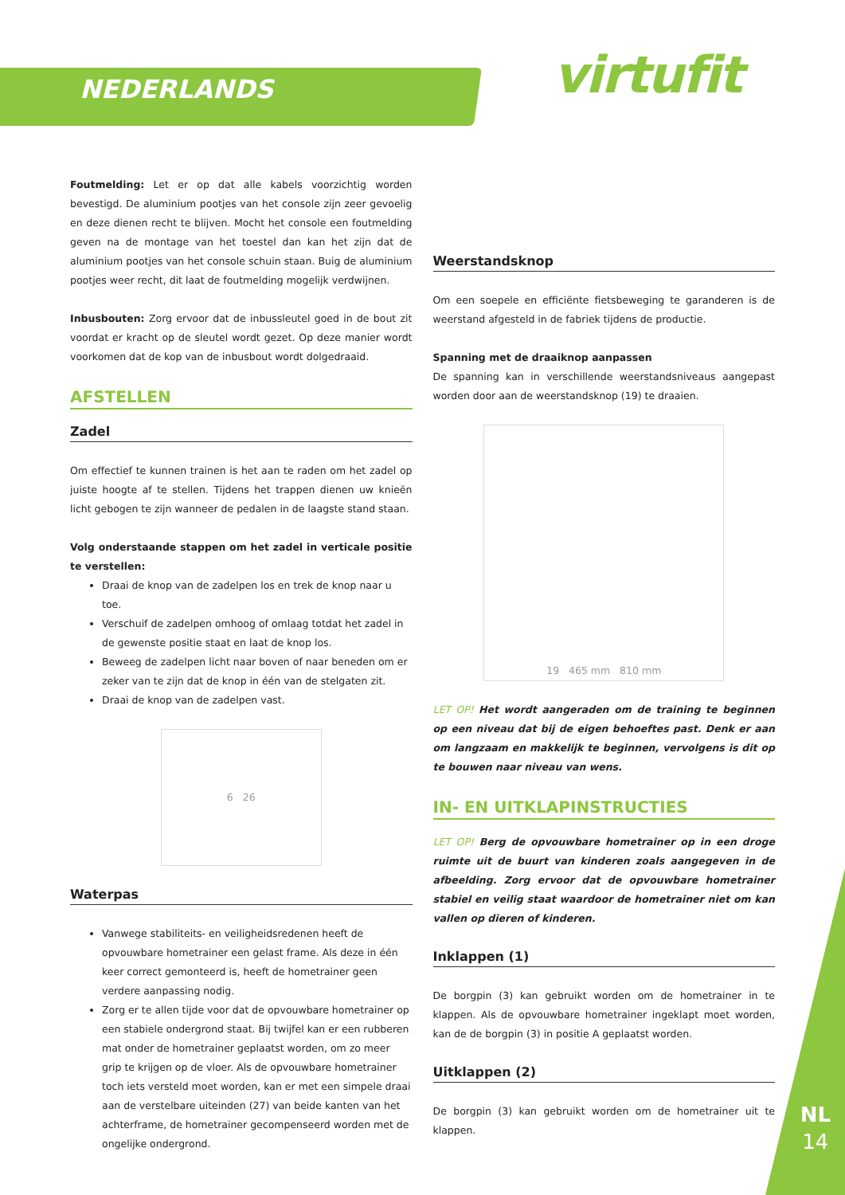NEDERLANDS virtufit
NL
14
Foutmelding: Let er op dat alle kabels voorzichtig worden bevestigd. De aluminium pootjes van het console zijn zeer gevoelig en deze dienen recht te blijven. Mocht het console een foutmelding geven na de montage van het toestel dan kan het zijn dat de aluminium pootjes van het console schuin staan. Buig de aluminium pootjes weer recht, dit laat de foutmelding mogelijk verdwijnen.
Inbusbouten: Zorg ervoor dat de inbussleutel goed in de bout zit voordat er kracht op de sleutel wordt gezet. Op deze manier wordt voorkomen dat de kop van de inbusbout wordt dolgedraaid.
AFSTELLEN
Zadel
Om effectief te kunnen trainen is het aan te raden om het zadel op juiste hoogte af te stellen. Tijdens het trappen dienen uw knieën licht gebogen te zijn wanneer de pedalen in de laagste stand staan.
Volg onderstaande stappen om het zadel in verticale positie te verstellen:
Draai de knop van de zadelpen los en trek de knop naar u toe.
Verschuif de zadelpen omhoog of omlaag totdat het zadel in de gewenste positie staat en laat de knop los.
Beweeg de zadelpen licht naar boven of naar beneden om er zeker van te zijn dat de knop in één van de stelgaten zit.
Draai de knop van de zadelpen vast.
6 26
Waterpas
Vanwege stabiliteits- en veiligheidsredenen heeft de opvouwbare hometrainer een gelast frame. Als deze in één keer correct gemonteerd is, heeft de hometrainer geen verdere aanpassing nodig.
Zorg er te allen tijde voor dat de opvouwbare hometrainer op een stabiele ondergrond staat. Bij twijfel kan er een rubberen mat onder de hometrainer geplaatst worden, om zo meer grip te krijgen op de vloer. Als de opvouwbare hometrainer toch iets versteld moet worden, kan er met een simpele draai aan de verstelbare uiteinden (27) van beide kanten van het achterframe, de hometrainer gecompenseerd worden met de ongelijke ondergrond.
Weerstandsknop
Om een soepele en efficiënte fietsbeweging te garanderen is de weerstand afgesteld in de fabriek tijdens de productie.
Spanning met de draaiknop aanpassen
De spanning kan in verschillende weerstandsniveaus aangepast worden door aan de weerstandsknop (19) te draaien.
19 465 mm 810 mm
LET OP! Het wordt aangeraden om de training te beginnen op een niveau dat bij de eigen behoeftes past. Denk er aan om langzaam en makkelijk te beginnen, vervolgens is dit op te bouwen naar niveau van wens.
IN- EN UITKLAPINSTRUCTIES
LET OP! Berg de opvouwbare hometrainer op in een droge ruimte uit de buurt van kinderen zoals aangegeven in de afbeelding. Zorg ervoor dat de opvouwbare hometrainer stabiel en veilig staat waardoor de hometrainer niet om kan vallen op dieren of kinderen.
Inklappen (1)
De borgpin (3) kan gebruikt worden om de hometrainer in te klappen. Als de opvouwbare hometrainer ingeklapt moet worden, kan de de borgpin (3) in positie A geplaatst worden.
Uitklappen (2)
De borgpin (3) kan gebruikt worden om de hometrainer uit te klappen.